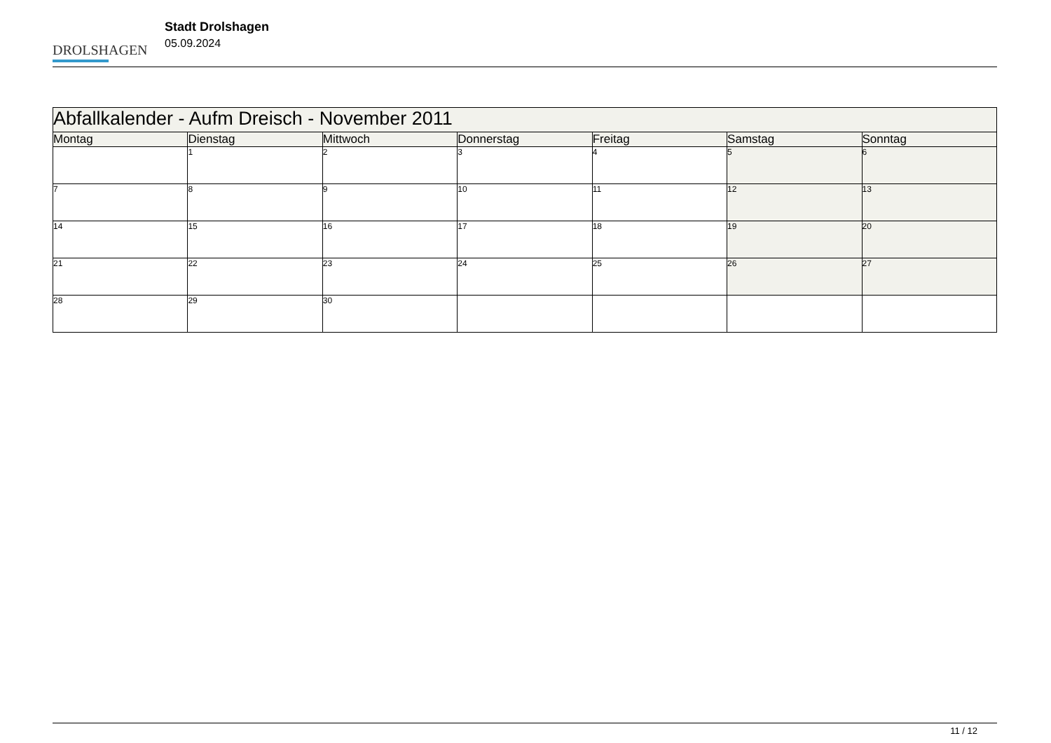DROLSHAGEN
Stadt Drolshagen
05.09.2024
| Abfallkalender - Aufm Dreisch - November 2011 | | | | | | |
| --- | --- | --- | --- | --- | --- | --- |
| Montag | Dienstag | Mittwoch | Donnerstag | Freitag | Samstag | Sonntag |
| | 1 | 2 | 3 | 4 | 5 | 6 |
| 7 | 8 | 9 | 10 | 11 | 12 | 13 |
| 14 | 15 | 16 | 17 | 18 | 19 | 20 |
| 21 | 22 | 23 | 24 | 25 | 26 | 27 |
| 28 | 29 | 30 | | | | |
11 / 12